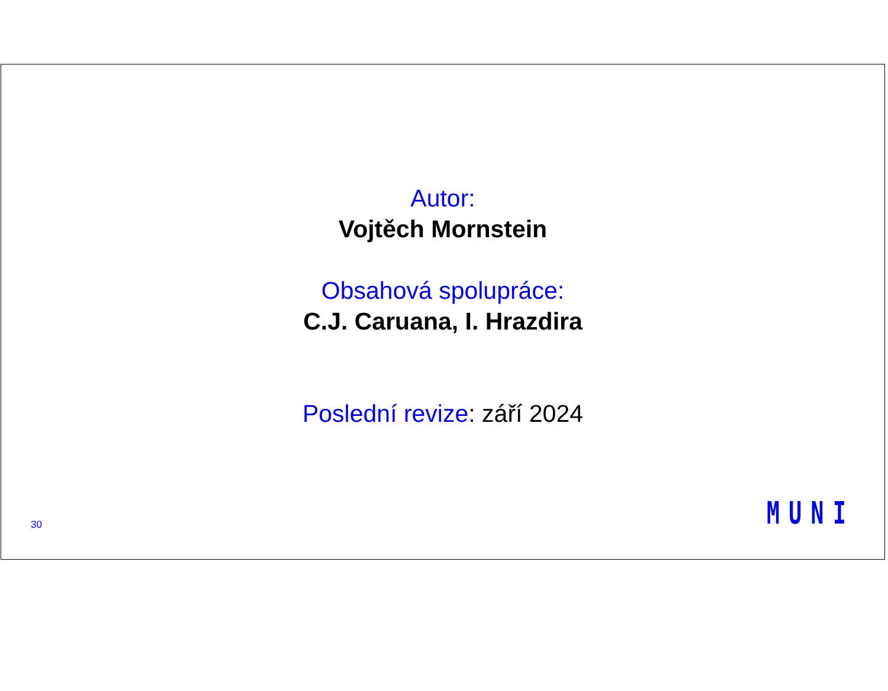Autor:
Vojtěch Mornstein
Obsahová spolupráce:
C.J. Caruana, I. Hrazdira
Poslední revize: září 2024
30 MUNI